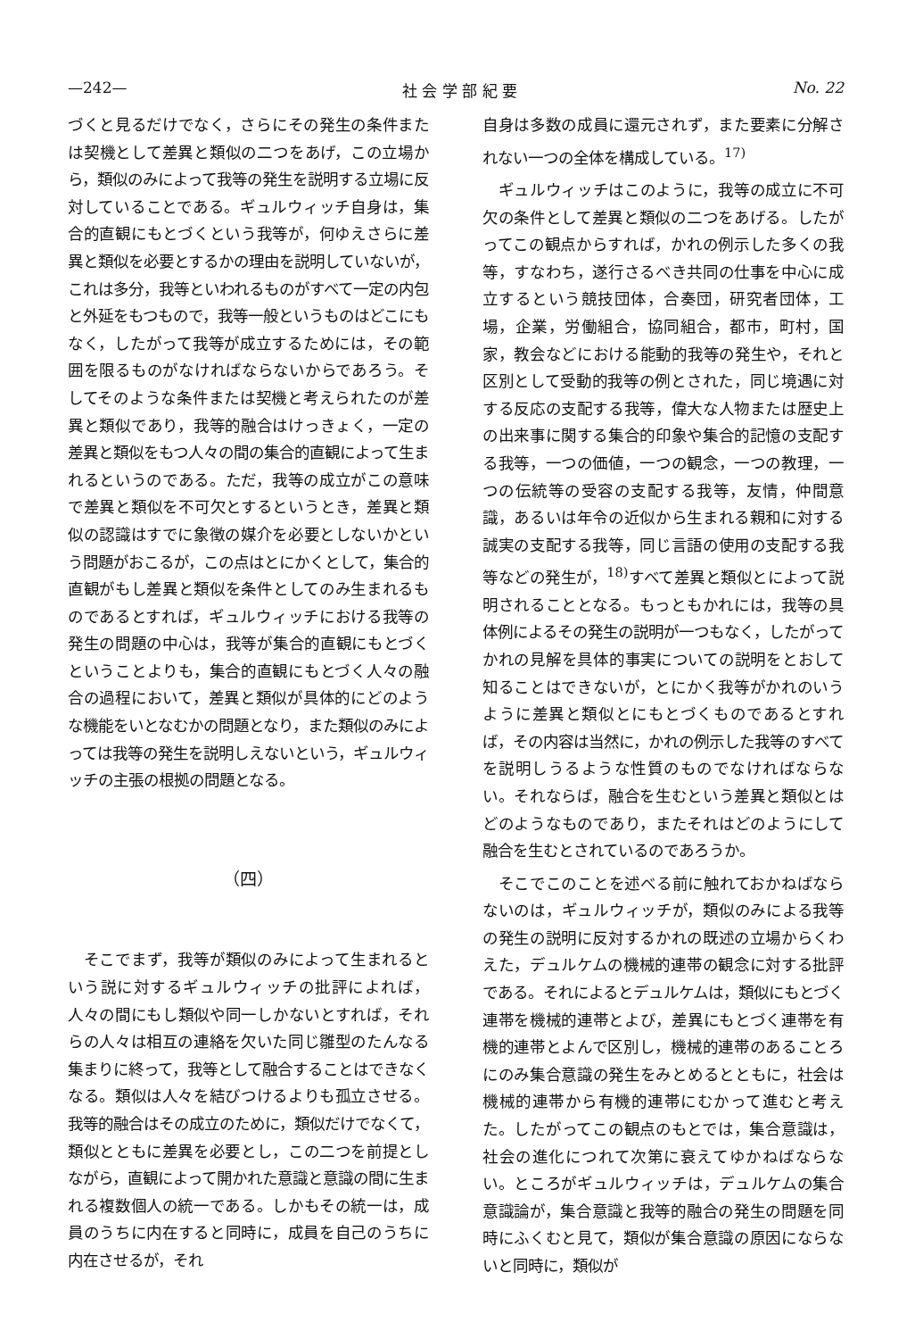—242— 社 会 学 部 紀 要 No. 22
づくと見るだけでなく，さらにその発生の条件または契機として差異と類似の二つをあげ，この立場から，類似のみによって我等の発生を説明する立場に反対していることである。ギュルウィッチ自身は，集合的直観にもとづくという我等が，何ゆえさらに差異と類似を必要とするかの理由を説明していないが，これは多分，我等といわれるものがすべて一定の内包と外延をもつもので，我等一般というものはどこにもなく，したがって我等が成立するためには，その範囲を限るものがなければならないからであろう。そしてそのような条件または契機と考えられたのが差異と類似であり，我等的融合はけっきょく，一定の差異と類似をもつ人々の間の集合的直観によって生まれるというのである。ただ，我等の成立がこの意味で差異と類似を不可欠とするというとき，差異と類似の認識はすでに象徴の媒介を必要としないかという問題がおこるが，この点はとにかくとして，集合的直観がもし差異と類似を条件としてのみ生まれるものであるとすれば，ギュルウィッチにおける我等の発生の問題の中心は，我等が集合的直観にもとづくということよりも，集合的直観にもとづく人々の融合の過程において，差異と類似が具体的にどのような機能をいとなむかの問題となり，また類似のみによっては我等の発生を説明しえないという，ギュルウィッチの主張の根拠の問題となる。
（四）
そこでまず，我等が類似のみによって生まれるという説に対するギュルウィッチの批評によれば，人々の間にもし類似や同一しかないとすれば，それらの人々は相互の連絡を欠いた同じ雛型のたんなる集まりに終って，我等として融合することはできなくなる。類似は人々を結びつけるよりも孤立させる。我等的融合はその成立のために，類似だけでなくて，類似とともに差異を必要とし，この二つを前提としながら，直観によって開かれた意識と意識の間に生まれる複数個人の統一である。しかもその統一は，成員のうちに内在すると同時に，成員を自己のうちに内在させるが，それ
自身は多数の成員に還元されず，また要素に分解されない一つの全体を構成している。<sup>17)</sup>
ギュルウィッチはこのように，我等の成立に不可欠の条件として差異と類似の二つをあげる。したがってこの観点からすれば，かれの例示した多くの我等，すなわち，遂行さるべき共同の仕事を中心に成立するという競技団体，合奏団，研究者団体，工場，企業，労働組合，協同組合，都市，町村，国家，教会などにおける能動的我等の発生や，それと区別として受動的我等の例とされた，同じ境遇に対する反応の支配する我等，偉大な人物または歴史上の出来事に関する集合的印象や集合的記憶の支配する我等，一つの価値，一つの観念，一つの教理，一つの伝統等の受容の支配する我等，友情，仲間意識，あるいは年令の近似から生まれる親和に対する誠実の支配する我等，同じ言語の使用の支配する我等などの発生が，<sup>18)</sup>すべて差異と類似とによって説明されることとなる。もっともかれには，我等の具体例によるその発生の説明が一つもなく，したがってかれの見解を具体的事実についての説明をとおして知ることはできないが，とにかく我等がかれのいうように差異と類似とにもとづくものであるとすれば，その内容は当然に，かれの例示した我等のすべてを説明しうるような性質のものでなければならない。それならば，融合を生むという差異と類似とはどのようなものであり，またそれはどのようにして融合を生むとされているのであろうか。
そこでこのことを述べる前に触れておかねばならないのは，ギュルウィッチが，類似のみによる我等の発生の説明に反対するかれの既述の立場からくわえた，デュルケムの機械的連帯の観念に対する批評である。それによるとデュルケムは，類似にもとづく連帯を機械的連帯とよび，差異にもとづく連帯を有機的連帯とよんで区別し，機械的連帯のあることろにのみ集合意識の発生をみとめるとともに，社会は機械的連帯から有機的連帯にむかって進むと考えた。したがってこの観点のもとでは，集合意識は，社会の進化につれて次第に衰えてゆかねばならない。ところがギュルウィッチは，デュルケムの集合意識論が，集合意識と我等的融合の発生の問題を同時にふくむと見て，類似が集合意識の原因にならないと同時に，類似が